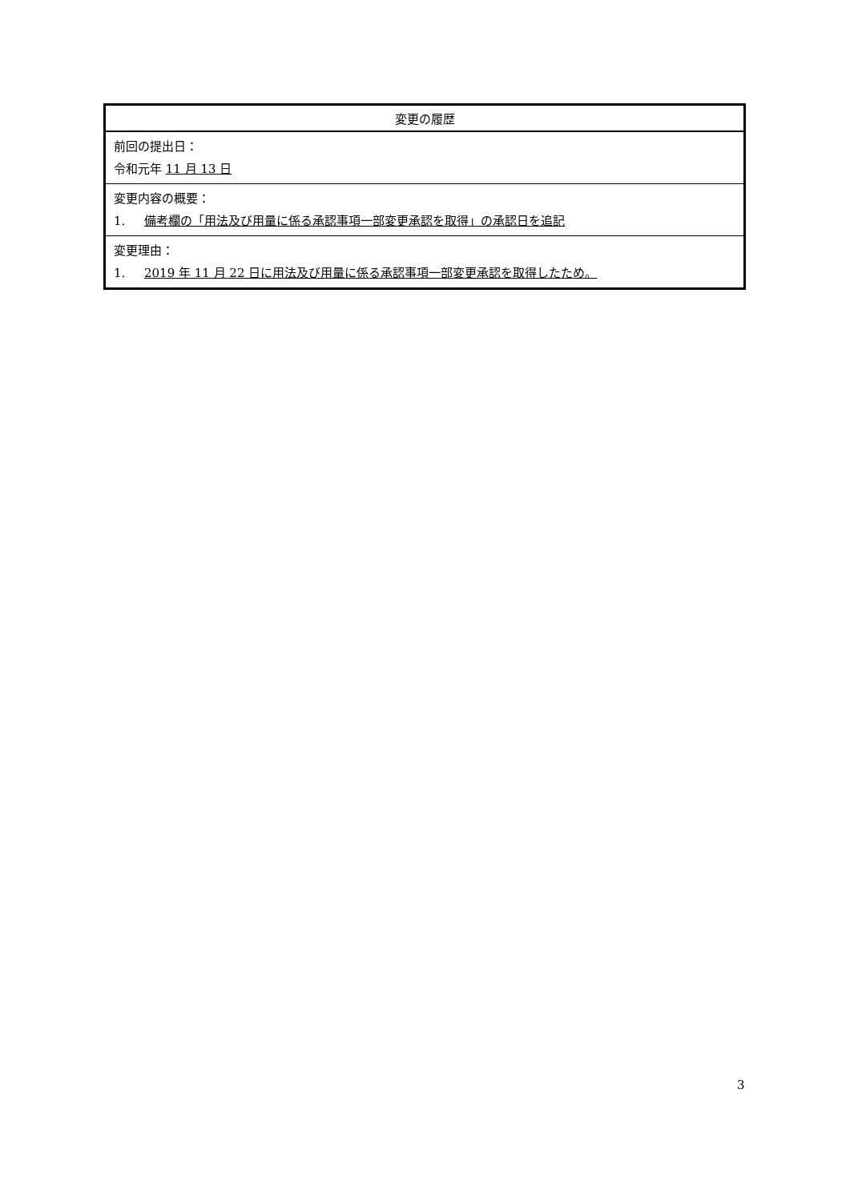| 変更の履歴 |
| --- |
| 前回の提出日： 令和元年 11 月 13 日 |
| 変更内容の概要： 1. 備考欄の「用法及び用量に係る承認事項一部変更承認を取得」の承認日を追記 |
| 変更理由： 1. 2019 年 11 月 22 日に用法及び用量に係る承認事項一部変更承認を取得したため。 |
3